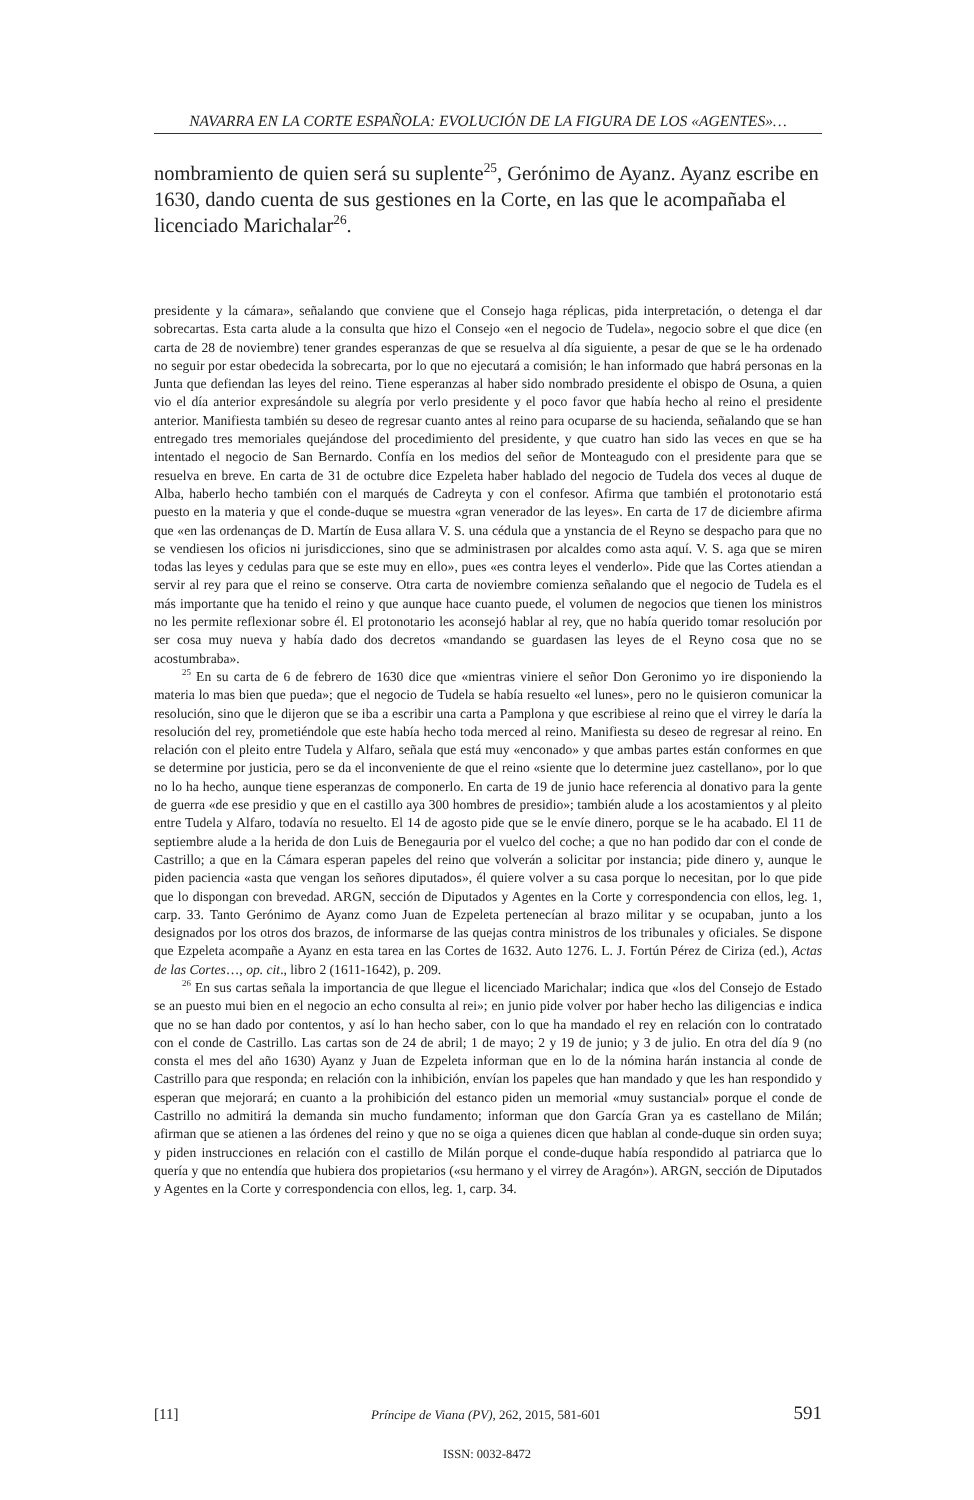NAVARRA EN LA CORTE ESPAÑOLA: EVOLUCIÓN DE LA FIGURA DE LOS «AGENTES»…
nombramiento de quien será su suplente<sup>25</sup>, Gerónimo de Ayanz. Ayanz escribe en 1630, dando cuenta de sus gestiones en la Corte, en las que le acompañaba el licenciado Marichalar<sup>26</sup>.
presidente y la cámara», señalando que conviene que el Consejo haga réplicas, pida interpretación, o detenga el dar sobrecartas. Esta carta alude a la consulta que hizo el Consejo «en el negocio de Tudela», negocio sobre el que dice (en carta de 28 de noviembre) tener grandes esperanzas de que se resuelva al día siguiente, a pesar de que se le ha ordenado no seguir por estar obedecida la sobrecarta, por lo que no ejecutará a comisión; le han informado que habrá personas en la Junta que defiendan las leyes del reino. Tiene esperanzas al haber sido nombrado presidente el obispo de Osuna, a quien vio el día anterior expresándole su alegría por verlo presidente y el poco favor que había hecho al reino el presidente anterior. Manifiesta también su deseo de regresar cuanto antes al reino para ocuparse de su hacienda, señalando que se han entregado tres memoriales quejándose del procedimiento del presidente, y que cuatro han sido las veces en que se ha intentado el negocio de San Bernardo. Confía en los medios del señor de Monteagudo con el presidente para que se resuelva en breve. En carta de 31 de octubre dice Ezpeleta haber hablado del negocio de Tudela dos veces al duque de Alba, haberlo hecho también con el marqués de Cadreyta y con el confesor. Afirma que también el protonotario está puesto en la materia y que el conde-duque se muestra «gran venerador de las leyes». En carta de 17 de diciembre afirma que «en las ordenanças de D. Martín de Eusa allara V. S. una cédula que a ynstancia de el Reyno se despacho para que no se vendiesen los oficios ni jurisdicciones, sino que se administrasen por alcaldes como asta aquí. V. S. aga que se miren todas las leyes y cedulas para que se este muy en ello», pues «es contra leyes el venderlo». Pide que las Cortes atiendan a servir al rey para que el reino se conserve. Otra carta de noviembre comienza señalando que el negocio de Tudela es el más importante que ha tenido el reino y que aunque hace cuanto puede, el volumen de negocios que tienen los ministros no les permite reflexionar sobre él. El protonotario les aconsejó hablar al rey, que no había querido tomar resolución por ser cosa muy nueva y había dado dos decretos «mandando se guardasen las leyes de el Reyno cosa que no se acostumbraba».
<sup>25</sup> En su carta de 6 de febrero de 1630 dice que «mientras viniere el señor Don Geronimo yo ire disponiendo la materia lo mas bien que pueda»; que el negocio de Tudela se había resuelto «el lunes», pero no le quisieron comunicar la resolución, sino que le dijeron que se iba a escribir una carta a Pamplona y que escribiese al reino que el virrey le daría la resolución del rey, prometiéndole que este había hecho toda merced al reino. Manifiesta su deseo de regresar al reino. En relación con el pleito entre Tudela y Alfaro, señala que está muy «enconado» y que ambas partes están conformes en que se determine por justicia, pero se da el inconveniente de que el reino «siente que lo determine juez castellano», por lo que no lo ha hecho, aunque tiene esperanzas de componerlo. En carta de 19 de junio hace referencia al donativo para la gente de guerra «de ese presidio y que en el castillo aya 300 hombres de presidio»; también alude a los acostamientos y al pleito entre Tudela y Alfaro, todavía no resuelto. El 14 de agosto pide que se le envíe dinero, porque se le ha acabado. El 11 de septiembre alude a la herida de don Luis de Benegauria por el vuelco del coche; a que no han podido dar con el conde de Castrillo; a que en la Cámara esperan papeles del reino que volverán a solicitar por instancia; pide dinero y, aunque le piden paciencia «asta que vengan los señores diputados», él quiere volver a su casa porque lo necesitan, por lo que pide que lo dispongan con brevedad. ARGN, sección de Diputados y Agentes en la Corte y correspondencia con ellos, leg. 1, carp. 33. Tanto Gerónimo de Ayanz como Juan de Ezpeleta pertenecían al brazo militar y se ocupaban, junto a los designados por los otros dos brazos, de informarse de las quejas contra ministros de los tribunales y oficiales. Se dispone que Ezpeleta acompañe a Ayanz en esta tarea en las Cortes de 1632. Auto 1276. L. J. Fortún Pérez de Ciriza (ed.), Actas de las Cortes…, op. cit., libro 2 (1611-1642), p. 209.
<sup>26</sup> En sus cartas señala la importancia de que llegue el licenciado Marichalar; indica que «los del Consejo de Estado se an puesto mui bien en el negocio an echo consulta al rei»; en junio pide volver por haber hecho las diligencias e indica que no se han dado por contentos, y así lo han hecho saber, con lo que ha mandado el rey en relación con lo contratado con el conde de Castrillo. Las cartas son de 24 de abril; 1 de mayo; 2 y 19 de junio; y 3 de julio. En otra del día 9 (no consta el mes del año 1630) Ayanz y Juan de Ezpeleta informan que en lo de la nómina harán instancia al conde de Castrillo para que responda; en relación con la inhibición, envían los papeles que han mandado y que les han respondido y esperan que mejorará; en cuanto a la prohibición del estanco piden un memorial «muy sustancial» porque el conde de Castrillo no admitirá la demanda sin mucho fundamento; informan que don García Gran ya es castellano de Milán; afirman que se atienen a las órdenes del reino y que no se oiga a quienes dicen que hablan al conde-duque sin orden suya; y piden instrucciones en relación con el castillo de Milán porque el conde-duque había respondido al patriarca que lo quería y que no entendía que hubiera dos propietarios («su hermano y el virrey de Aragón»). ARGN, sección de Diputados y Agentes en la Corte y correspondencia con ellos, leg. 1, carp. 34.
[11] Príncipe de Viana (PV), 262, 2015, 581-601 591
ISSN: 0032-8472